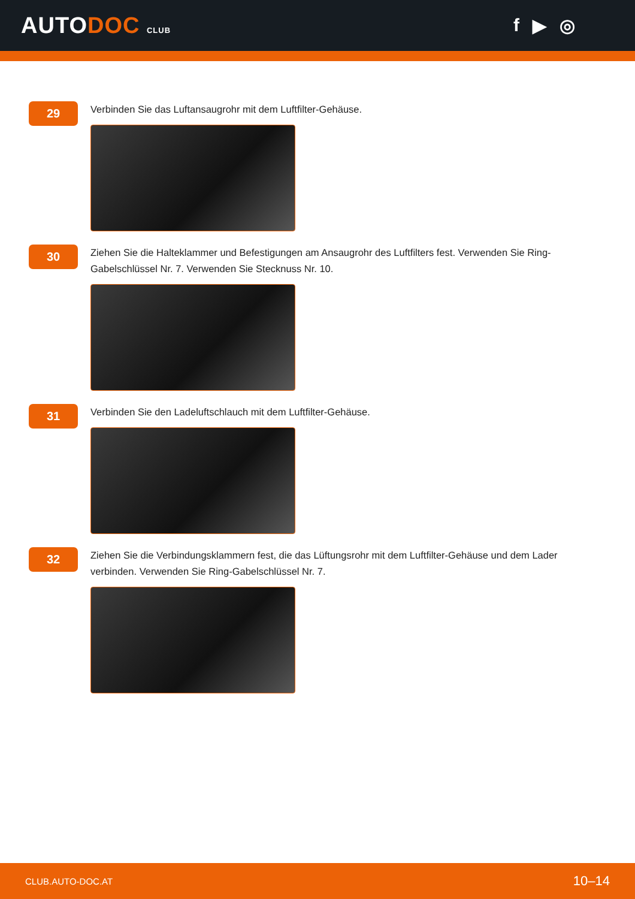AUTODOC CLUB
f ▶ ◎
29
Verbinden Sie das Luftansaugrohr mit dem Luftfilter-Gehäuse.
30
Ziehen Sie die Halteklammer und Befestigungen am Ansaugrohr des Luftfilters fest. Verwenden Sie Ring-Gabelschlüssel Nr. 7. Verwenden Sie Stecknuss Nr. 10.
31
Verbinden Sie den Ladeluftschlauch mit dem Luftfilter-Gehäuse.
32
Ziehen Sie die Verbindungsklammern fest, die das Lüftungsrohr mit dem Luftfilter-Gehäuse und dem Lader verbinden. Verwenden Sie Ring-Gabelschlüssel Nr. 7.
CLUB.AUTO-DOC.AT 10–14